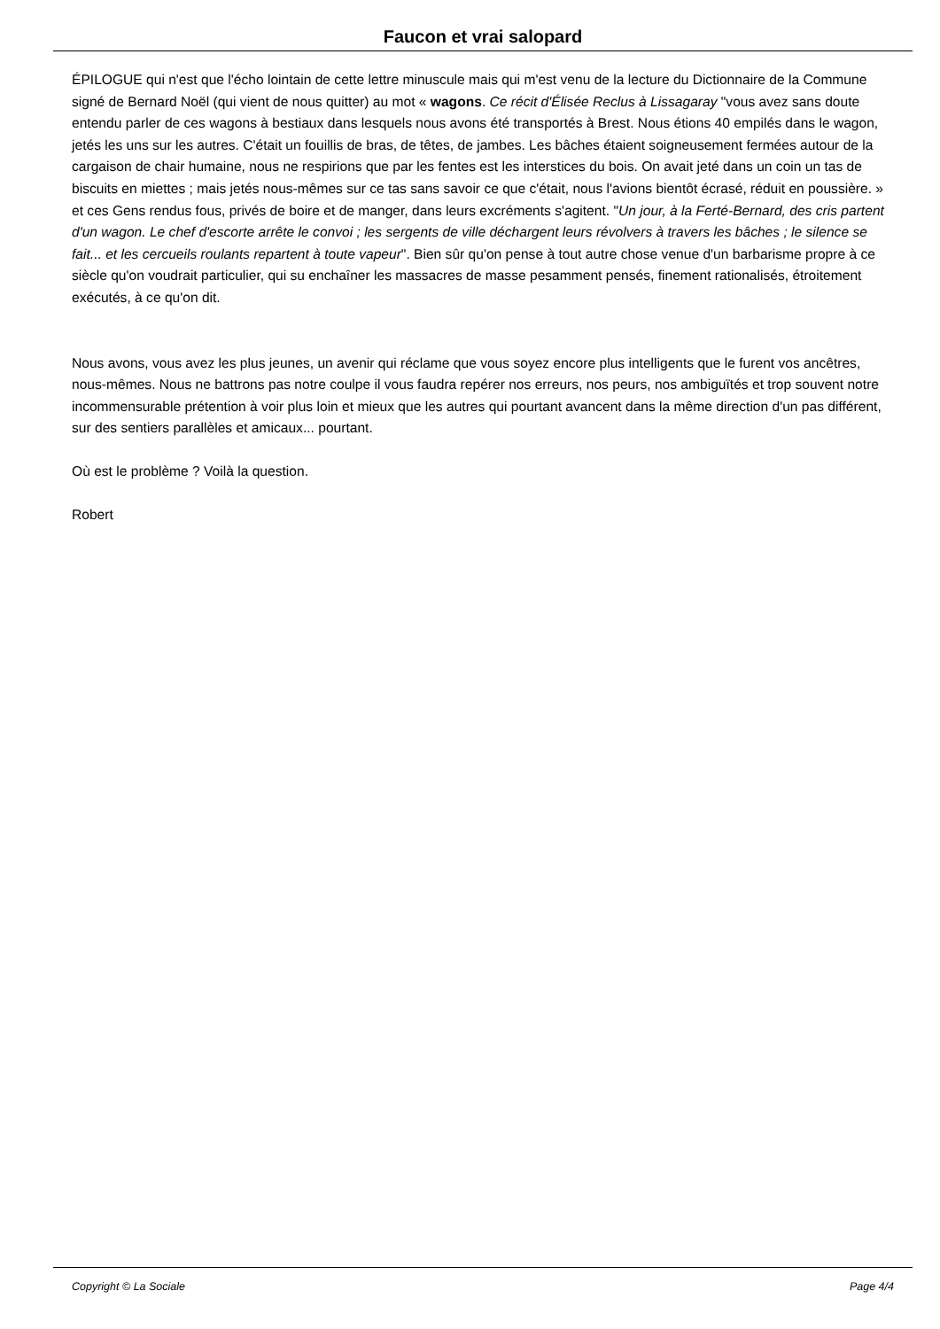Faucon et vrai salopard
ÉPILOGUE qui n'est que l'écho lointain de cette lettre minuscule mais qui m'est venu de la lecture du Dictionnaire de la Commune signé de Bernard Noël (qui vient de nous quitter) au mot « wagons. Ce récit d'Élisée Reclus à Lissagaray "vous avez sans doute entendu parler de ces wagons à bestiaux dans lesquels nous avons été transportés à Brest. Nous étions 40 empilés dans le wagon, jetés les uns sur les autres. C'était un fouillis de bras, de têtes, de jambes. Les bâches étaient soigneusement fermées autour de la cargaison de chair humaine, nous ne respirions que par les fentes est les interstices du bois. On avait jeté dans un coin un tas de biscuits en miettes ; mais jetés nous-mêmes sur ce tas sans savoir ce que c'était, nous l'avions bientôt écrasé, réduit en poussière. » et ces Gens rendus fous, privés de boire et de manger, dans leurs excréments s'agitent. "Un jour, à la Ferté-Bernard, des cris partent d'un wagon. Le chef d'escorte arrête le convoi ; les sergents de ville déchargent leurs révolvers à travers les bâches ; le silence se fait... et les cercueils roulants repartent à toute vapeur". Bien sûr qu'on pense à tout autre chose venue d'un barbarisme propre à ce siècle qu'on voudrait particulier, qui su enchaîner les massacres de masse pesamment pensés, finement rationalisés, étroitement exécutés, à ce qu'on dit.
Nous avons, vous avez les plus jeunes, un avenir qui réclame que vous soyez encore plus intelligents que le furent vos ancêtres, nous-mêmes. Nous ne battrons pas notre coulpe il vous faudra repérer nos erreurs, nos peurs, nos ambiguïtés et trop souvent notre incommensurable prétention à voir plus loin et mieux que les autres qui pourtant avancent dans la même direction d'un pas différent, sur des sentiers parallèles et amicaux... pourtant.
Où est le problème ? Voilà la question.
Robert
Copyright © La Sociale Page 4/4